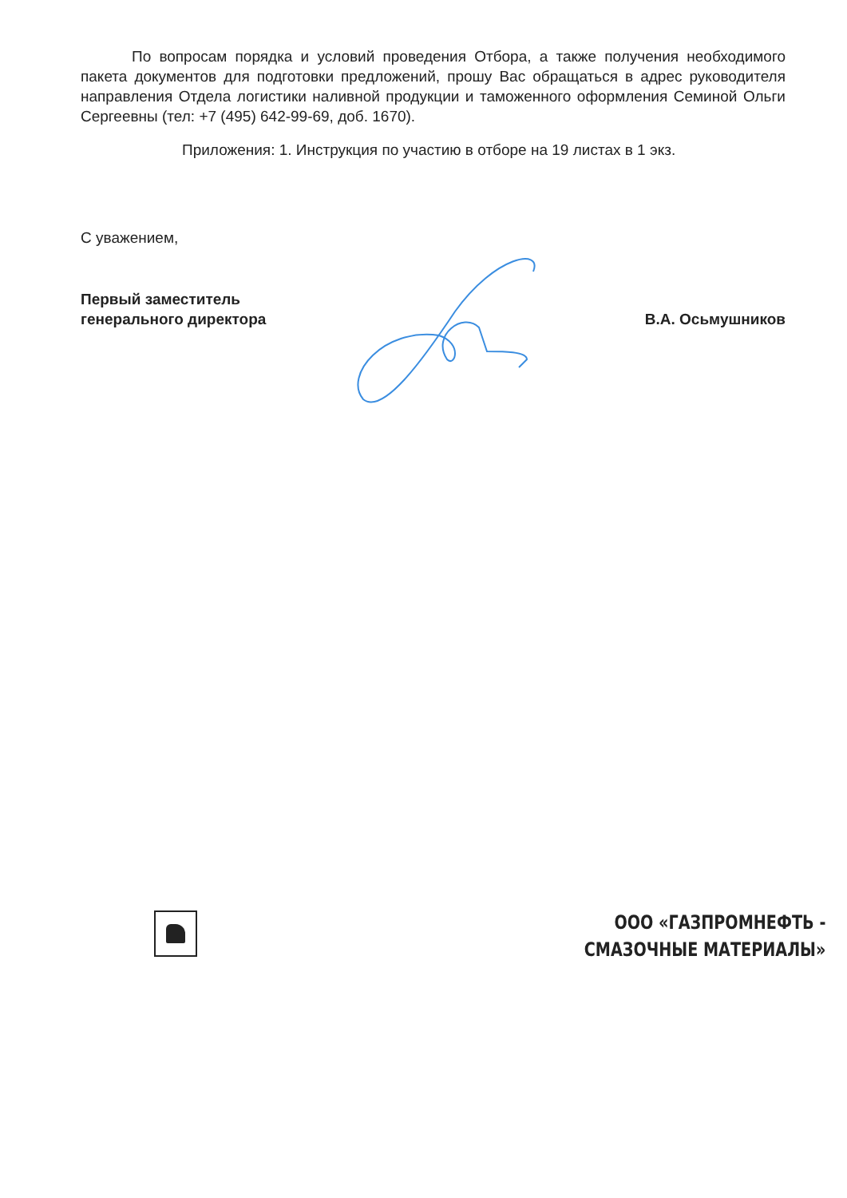По вопросам порядка и условий проведения Отбора, а также получения необходимого пакета документов для подготовки предложений, прошу Вас обращаться в адрес руководителя направления Отдела логистики наливной продукции и таможенного оформления Семиной Ольги Сергеевны (тел: +7 (495) 642-99-69, доб. 1670).
Приложения: 1. Инструкция по участию в отборе на 19 листах в 1 экз.
С уважением,
Первый заместитель
генерального директора
В.А. Осьмушников
ООО «ГАЗПРОМНЕФТЬ -
СМАЗОЧНЫЕ МАТЕРИАЛЫ»